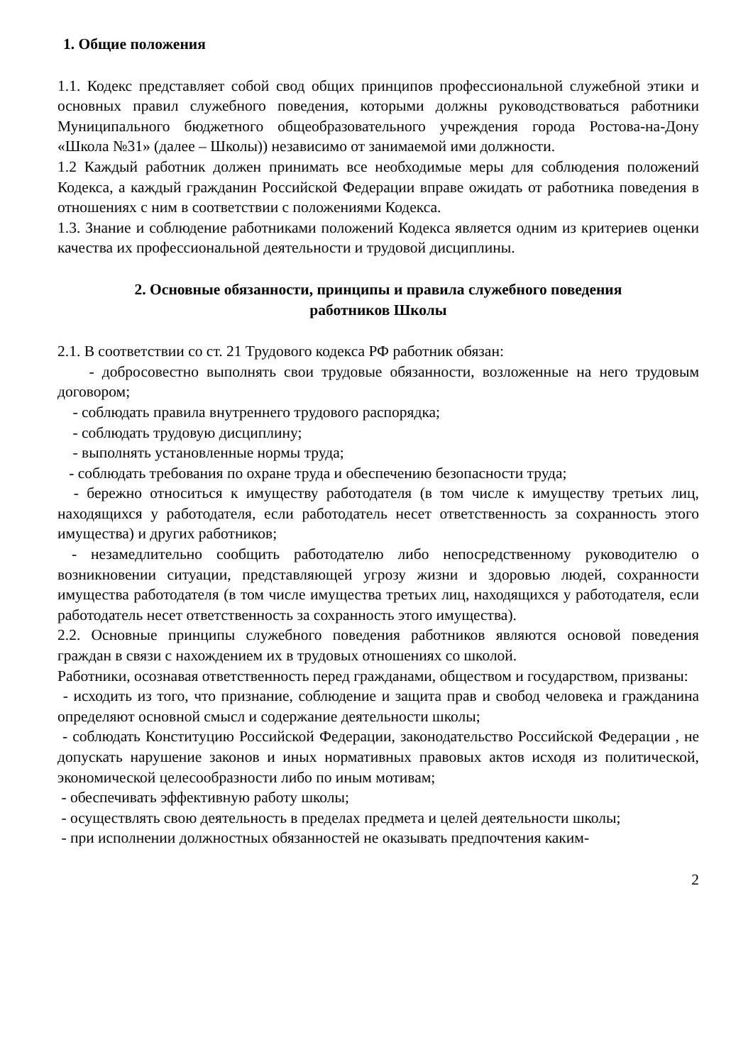1. Общие положения
1.1. Кодекс представляет собой свод общих принципов профессиональной служебной этики и основных правил служебного поведения, которыми должны руководствоваться работники Муниципального бюджетного общеобразовательного учреждения города Ростова-на-Дону «Школа №31» (далее – Школы)) независимо от занимаемой ими должности.
1.2 Каждый работник должен принимать все необходимые меры для соблюдения положений Кодекса, а каждый гражданин Российской Федерации вправе ожидать от работника поведения в отношениях с ним в соответствии с положениями Кодекса.
1.3. Знание и соблюдение работниками положений Кодекса является одним из критериев оценки качества их профессиональной деятельности и трудовой дисциплины.
2. Основные обязанности, принципы и правила служебного поведения
работников Школы
2.1. В соответствии со ст. 21 Трудового кодекса РФ работник обязан:
- добросовестно выполнять свои трудовые обязанности, возложенные на него трудовым договором;
- соблюдать правила внутреннего трудового распорядка;
- соблюдать трудовую дисциплину;
- выполнять установленные нормы труда;
- соблюдать требования по охране труда и обеспечению безопасности труда;
- бережно относиться к имуществу работодателя (в том числе к имуществу третьих лиц, находящихся у работодателя, если работодатель несет ответственность за сохранность этого имущества) и других работников;
- незамедлительно сообщить работодателю либо непосредственному руководителю о возникновении ситуации, представляющей угрозу жизни и здоровью людей, сохранности имущества работодателя (в том числе имущества третьих лиц, находящихся у работодателя, если работодатель несет ответственность за сохранность этого имущества).
2.2. Основные принципы служебного поведения работников являются основой поведения граждан в связи с нахождением их в трудовых отношениях со школой.
Работники, осознавая ответственность перед гражданами, обществом и государством, призваны:
- исходить из того, что признание, соблюдение и защита прав и свобод человека и гражданина определяют основной смысл и содержание деятельности школы;
- соблюдать Конституцию Российской Федерации, законодательство Российской Федерации , не допускать нарушение законов и иных нормативных правовых актов исходя из политической, экономической целесообразности либо по иным мотивам;
- обеспечивать эффективную работу школы;
- осуществлять свою деятельность в пределах предмета и целей деятельности школы;
- при исполнении должностных обязанностей не оказывать предпочтения каким-
2